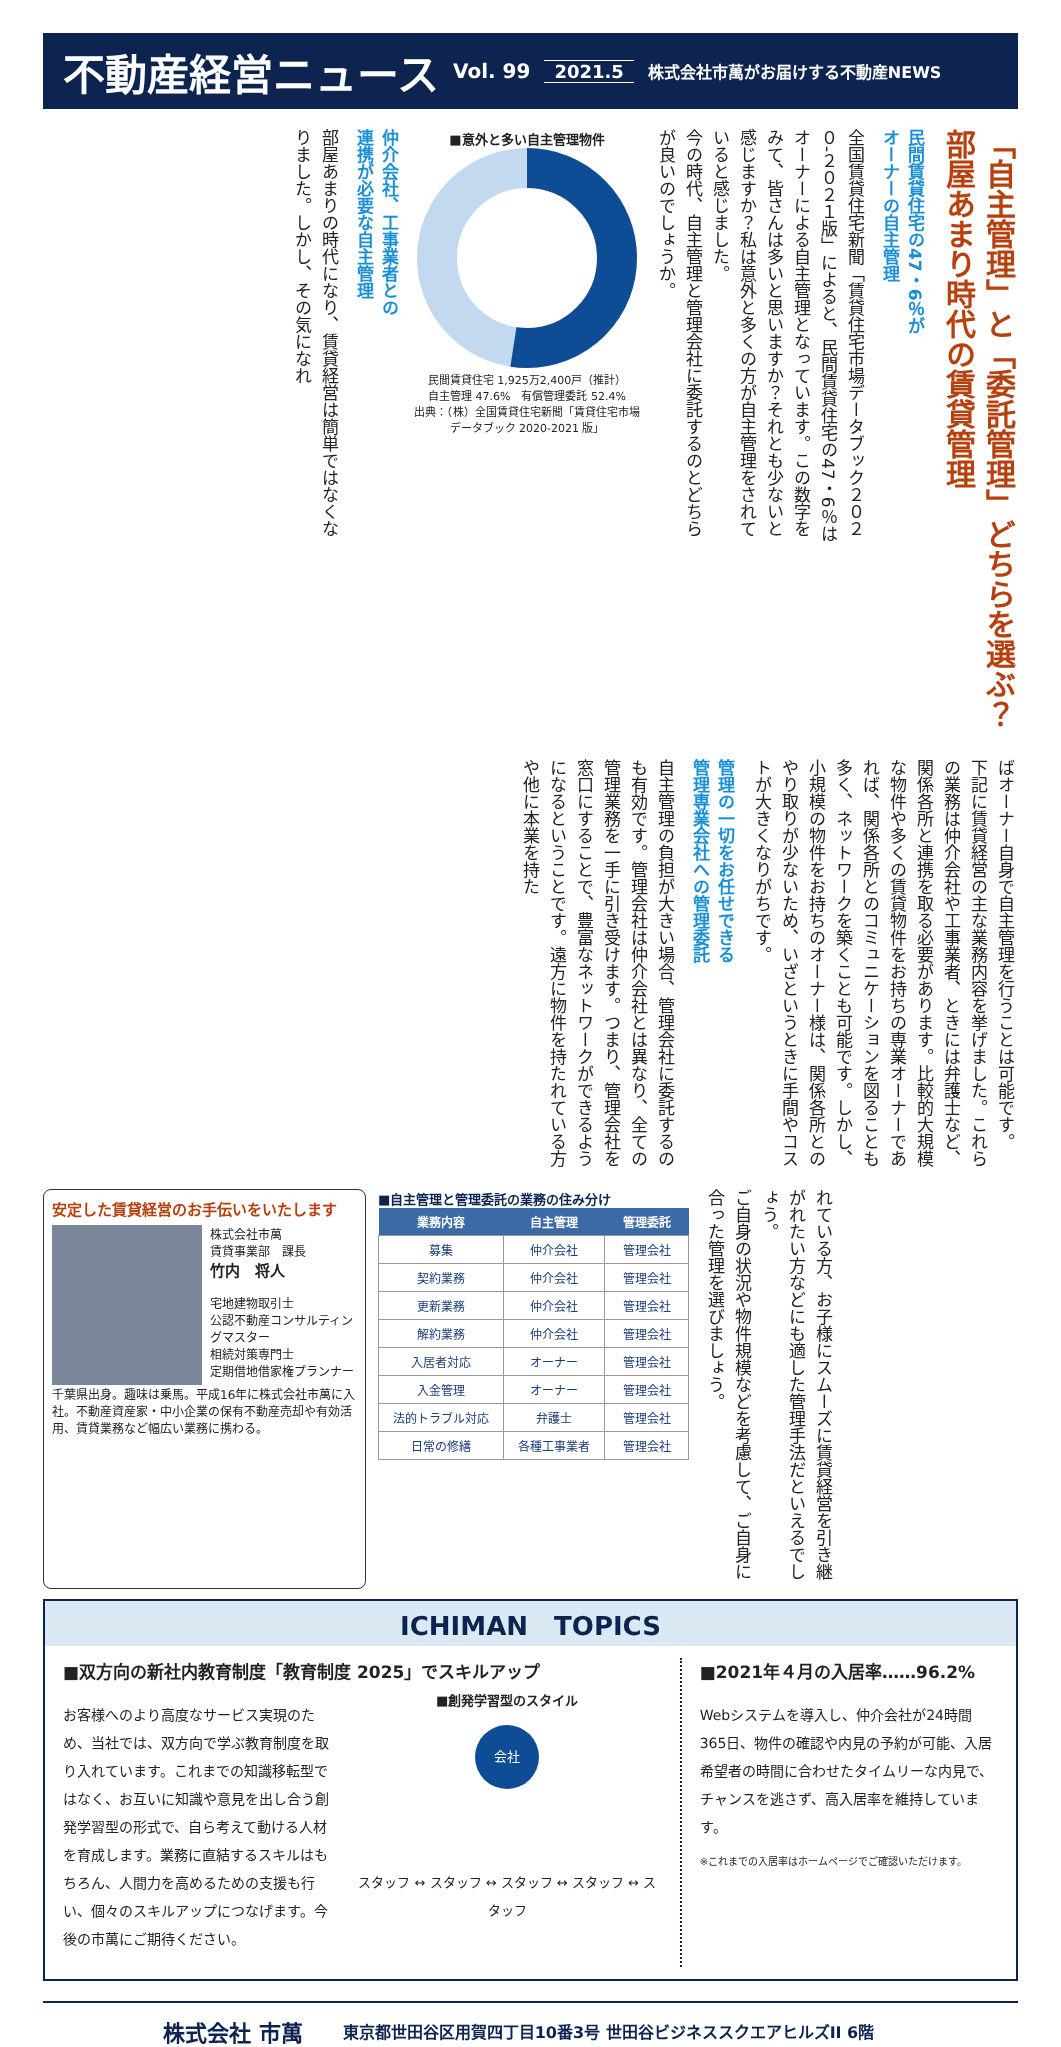不動産経営ニュース Vol. 99 2021.5 株式会社市萬がお届けする不動産NEWS
「自主管理」と「委託管理」どちらを選ぶ？
部屋あまり時代の賃貸管理
民間賃貸住宅の47・6％が
オーナーの自主管理
全国賃貸住宅新聞「賃貸住宅市場データブック２０２０-２０２１版」によると、民間賃貸住宅の47・6％はオーナーによる自主管理となっています。この数字をみて、皆さんは多いと思いますか？それとも少ないと感じますか？私は意外と多くの方が自主管理をされていると感じました。
今の時代、自主管理と管理会社に委託するのとどちらが良いのでしょうか。
■意外と多い自主管理物件
民間賃貸住宅 1,925万2,400戸（推計）
自主管理 47.6%　有償管理委託 52.4%
出典：（株）全国賃貸住宅新聞「賃貸住宅市場データブック 2020-2021 版」
仲介会社、工事業者との
連携が必要な自主管理
部屋あまりの時代になり、賃貸経営は簡単ではなくなりました。しかし、その気になれ
ばオーナー自身で自主管理を行うことは可能です。
下記に賃貸経営の主な業務内容を挙げました。これらの業務は仲介会社や工事業者、ときには弁護士など、関係各所と連携を取る必要があります。比較的大規模な物件や多くの賃貸物件をお持ちの専業オーナーであれば、関係各所とのコミュニケーションを図ることも多く、ネットワークを築くことも可能です。しかし、小規模の物件をお持ちのオーナー様は、関係各所とのやり取りが少ないため、いざというときに手間やコストが大きくなりがちです。
管理の一切をお任せできる
管理専業会社への管理委託
自主管理の負担が大きい場合、管理会社に委託するのも有効です。管理会社は仲介会社とは異なり、全ての管理業務を一手に引き受けます。つまり、管理会社を窓口にすることで、豊富なネットワークができるようになるということです。遠方に物件を持たれている方や他に本業を持た
安定した賃貸経営のお手伝いをいたします
株式会社市萬
賃貸事業部　課長
竹内　将人
宅地建物取引士
公認不動産コンサルティングマスター
相続対策専門士
定期借地借家権プランナー
千葉県出身。趣味は乗馬。平成16年に株式会社市萬に入社。不動産資産家・中小企業の保有不動産売却や有効活用、賃貸業務など幅広い業務に携わる。
■自主管理と管理委託の業務の住み分け
| 業務内容 | 自主管理 | 管理委託 |
| --- | --- | --- |
| 募集 | 仲介会社 | 管理会社 |
| 契約業務 | 仲介会社 | 管理会社 |
| 更新業務 | 仲介会社 | 管理会社 |
| 解約業務 | 仲介会社 | 管理会社 |
| 入居者対応 | オーナー | 管理会社 |
| 入金管理 | オーナー | 管理会社 |
| 法的トラブル対応 | 弁護士 | 管理会社 |
| 日常の修繕 | 各種工事業者 | 管理会社 |
れている方、お子様にスムーズに賃貸経営を引き継がれたい方などにも適した管理手法だといえるでしょう。
ご自身の状況や物件規模などを考慮して、ご自身に合った管理を選びましょう。
ICHIMAN　TOPICS
■双方向の新社内教育制度「教育制度 2025」でスキルアップ
お客様へのより高度なサービス実現のため、当社では、双方向で学ぶ教育制度を取り入れています。これまでの知識移転型ではなく、お互いに知識や意見を出し合う創発学習型の形式で、自ら考えて動ける人材を育成します。業務に直結するスキルはもちろん、人間力を高めるための支援も行い、個々のスキルアップにつなげます。今後の市萬にご期待ください。
■創発学習型のスタイル
会社
スタッフ ↔ スタッフ ↔ スタッフ ↔ スタッフ ↔ スタッフ
■2021年４月の入居率……96.2%
Webシステムを導入し、仲介会社が24時間365日、物件の確認や内見の予約が可能、入居希望者の時間に合わせたタイムリーな内見で、チャンスを逃さず、高入居率を維持しています。
※これまでの入居率はホームページでご確認いただけます。
株式会社 市萬 東京都世田谷区用賀四丁目10番3号 世田谷ビジネススクエアヒルズII 6階